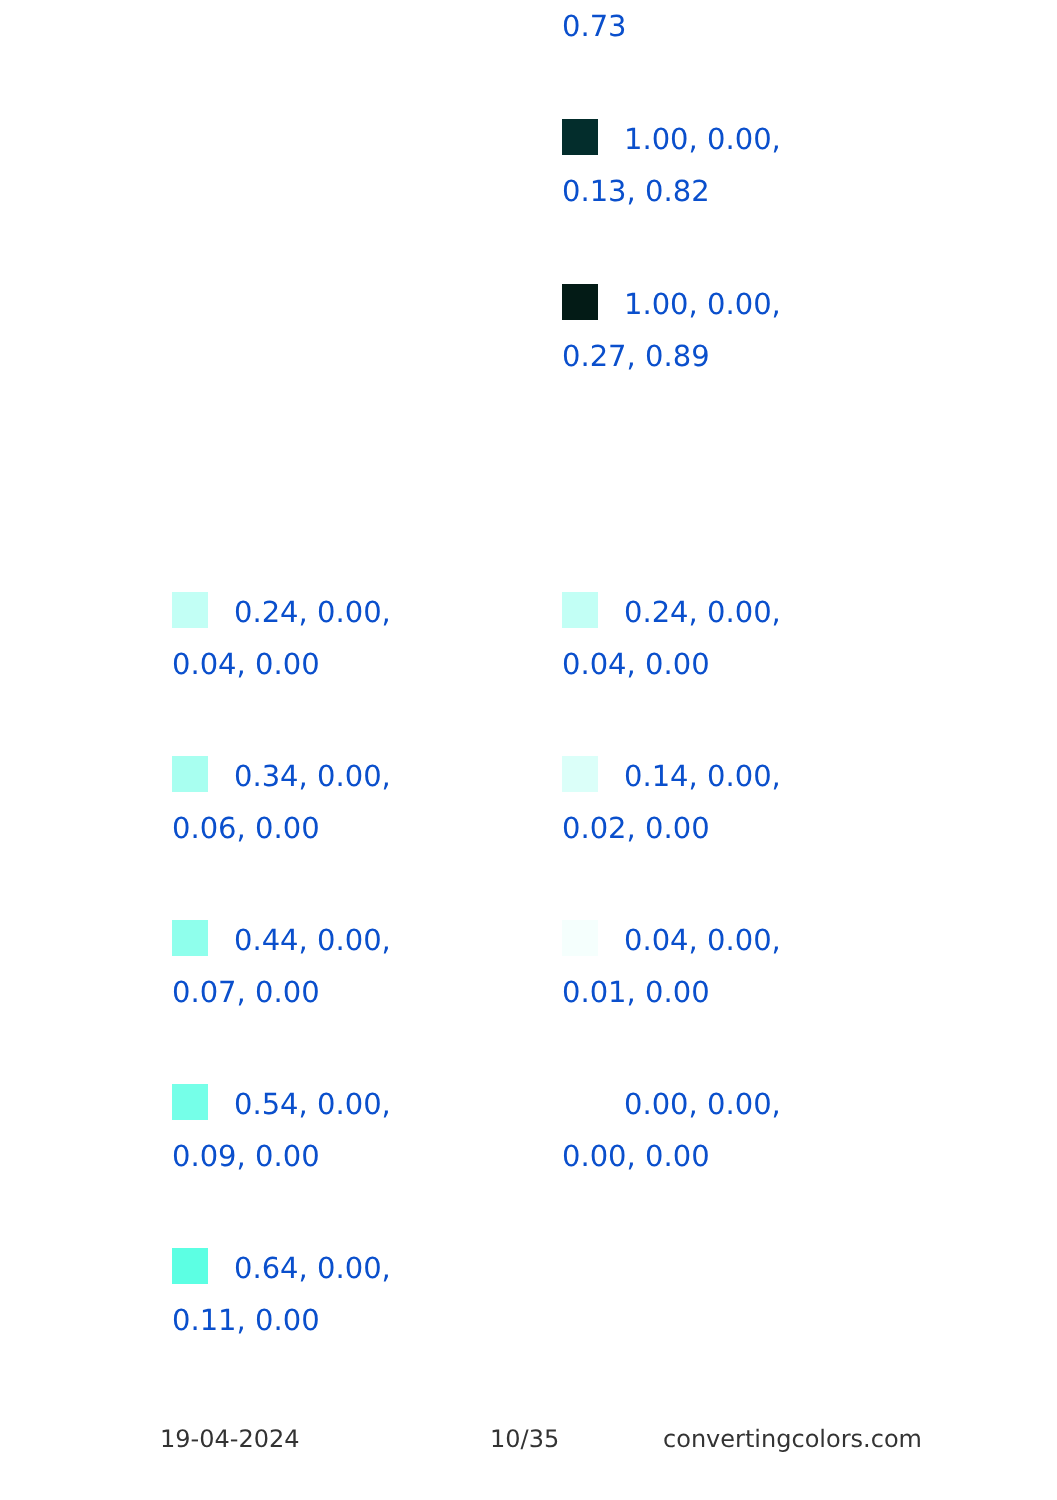0.73
1.00, 0.00, 0.13, 0.82
1.00, 0.00, 0.27, 0.89
0.24, 0.00, 0.04, 0.00
0.24, 0.00, 0.04, 0.00
0.34, 0.00, 0.06, 0.00
0.14, 0.00, 0.02, 0.00
0.44, 0.00, 0.07, 0.00
0.04, 0.00, 0.01, 0.00
0.54, 0.00, 0.09, 0.00
0.00, 0.00, 0.00, 0.00
0.64, 0.00, 0.11, 0.00
19-04-2024 10/35 convertingcolors.com